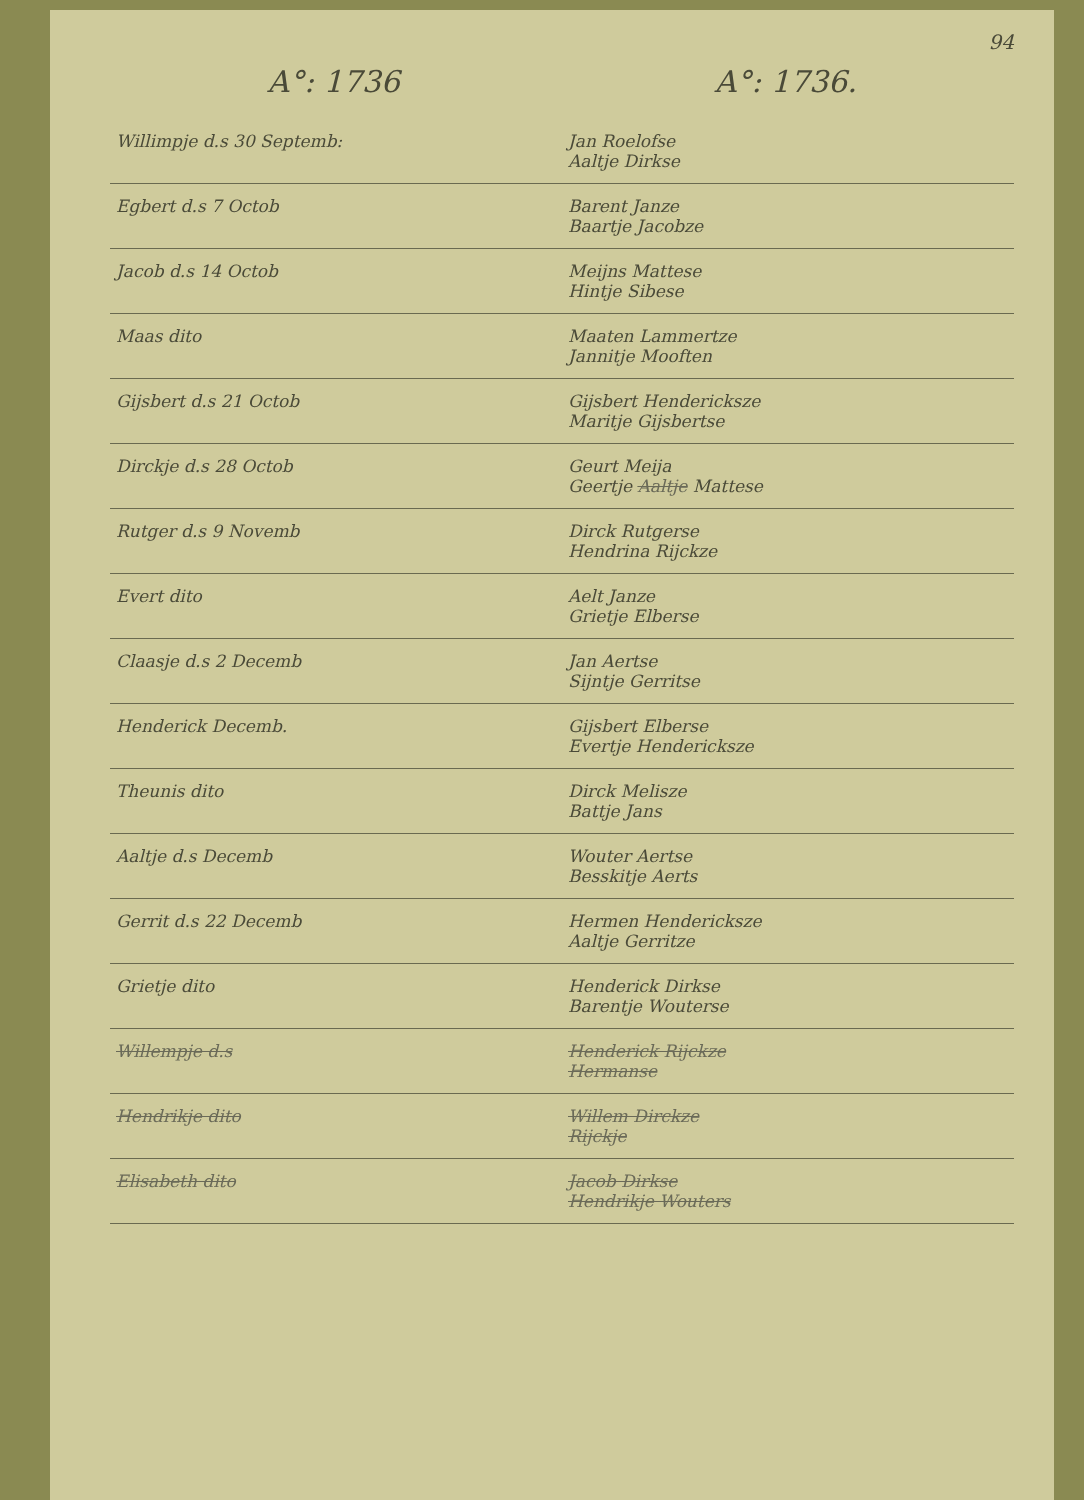94
A°: 1736 A°: 1736.
| Willimpje d.s 30 Septemb: | Jan Roelofse Aaltje Dirkse |
| Egbert d.s 7 Octob | Barent Janze Baartje Jacobze |
| Jacob d.s 14 Octob | Meijns Mattese Hintje Sibese |
| Maas dito | Maaten Lammertze Jannitje Mooften |
| Gijsbert d.s 21 Octob | Gijsbert Hendericksze Maritje Gijsbertse |
| Dirckje d.s 28 Octob | Geurt Meija Geertje Aaltje Mattese |
| Rutger d.s 9 Novemb | Dirck Rutgerse Hendrina Rijckze |
| Evert dito | Aelt Janze Grietje Elberse |
| Claasje d.s 2 Decemb | Jan Aertse Sijntje Gerritse |
| Henderick Decemb. | Gijsbert Elberse Evertje Hendericksze |
| Theunis dito | Dirck Melisze Battje Jans |
| Aaltje d.s Decemb | Wouter Aertse Besskitje Aerts |
| Gerrit d.s 22 Decemb | Hermen Hendericksze Aaltje Gerritze |
| Grietje dito | Henderick Dirkse Barentje Wouterse |
| Willempje d.s | Henderick Rijckze Hermanse |
| Hendrikje dito | Willem Dirckze Rijckje |
| Elisabeth dito | Jacob Dirkse Hendrikje Wouters |